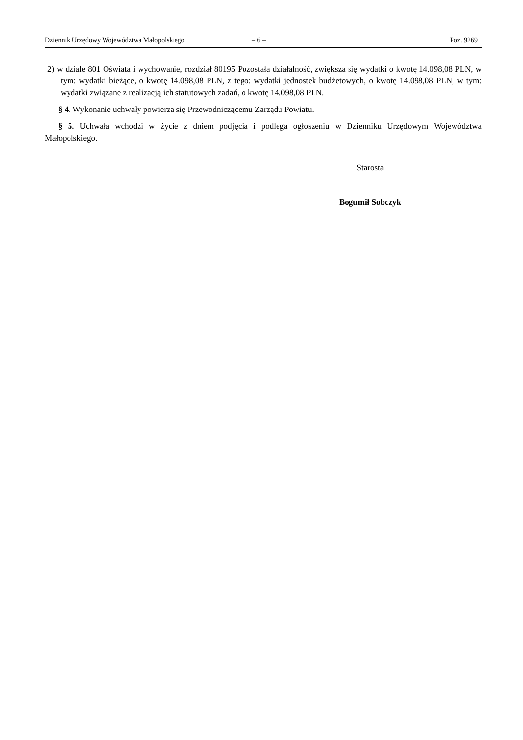Dziennik Urzędowy Województwa Małopolskiego – 6 – Poz. 9269
2) w dziale 801 Oświata i wychowanie, rozdział 80195 Pozostała działalność, zwiększa się wydatki o kwotę 14.098,08 PLN, w tym: wydatki bieżące, o kwotę 14.098,08 PLN, z tego: wydatki jednostek budżetowych, o kwotę 14.098,08 PLN, w tym: wydatki związane z realizacją ich statutowych zadań, o kwotę 14.098,08 PLN.
§ 4. Wykonanie uchwały powierza się Przewodniczącemu Zarządu Powiatu.
§ 5. Uchwała wchodzi w życie z dniem podjęcia i podlega ogłoszeniu w Dzienniku Urzędowym Województwa Małopolskiego.
Starosta
Bogumił Sobczyk